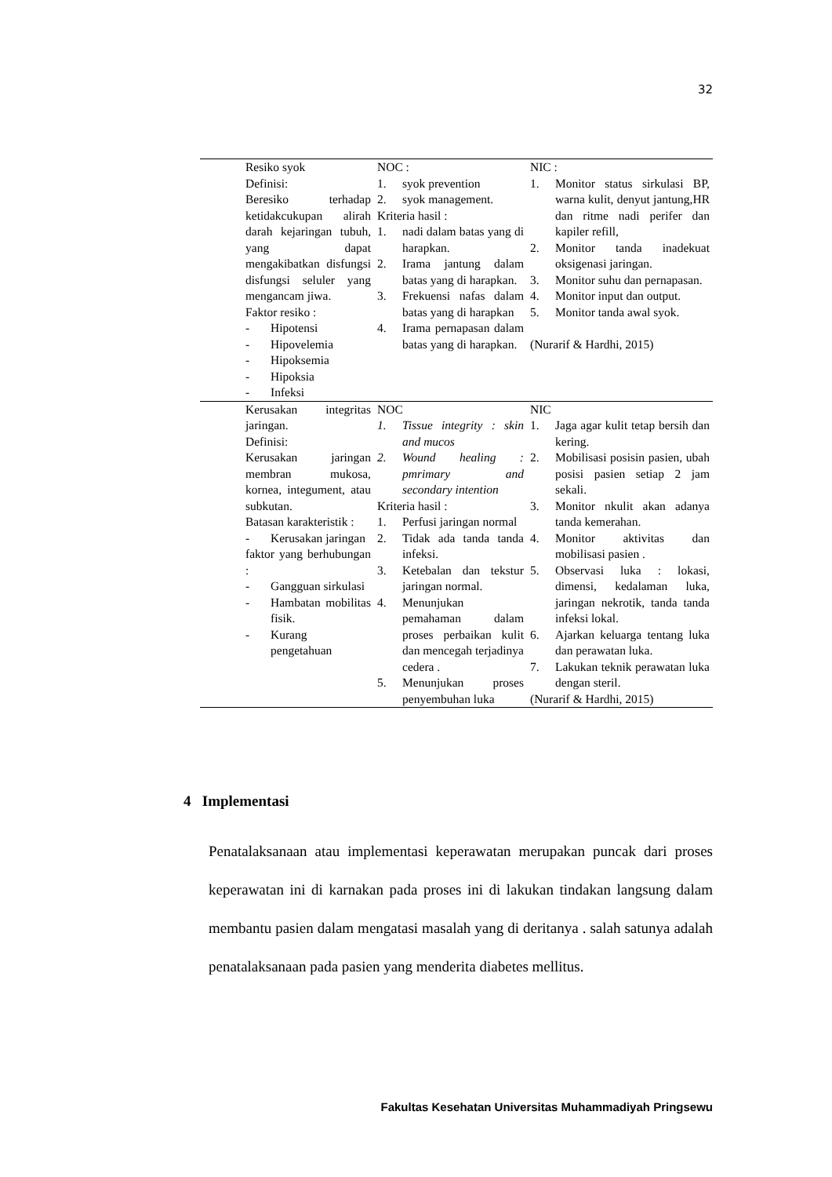32
| | Resiko syok Definisi: Beresiko terhadap ketidakcukupan alirah darah kejaringan tubuh, yang dapat mengakibatkan disfungsi disfungsi seluler yang mengancam jiwa. Faktor resiko : - Hipotensi - Hipovelemia - Hipoksemia - Hipoksia - Infeksi | NOC : 1. syok prevention 2. syok management. Kriteria hasil : 1. nadi dalam batas yang di harapkan. 2. Irama jantung dalam batas yang di harapkan. 3. Frekuensi nafas dalam batas yang di harapkan 4. Irama pernapasan dalam batas yang di harapkan. | NIC : 1. Monitor status sirkulasi BP, warna kulit, denyut jantung,HR dan ritme nadi perifer dan kapiler refill, 2. Monitor tanda inadekuat oksigenasi jaringan. 3. Monitor suhu dan pernapasan. 4. Monitor input dan output. 5. Monitor tanda awal syok. (Nurarif & Hardhi, 2015) |
| | Kerusakan integritas jaringan. Definisi: Kerusakan jaringan membran mukosa, kornea, integument, atau subkutan. Batasan karakteristik : - Kerusakan jaringan faktor yang berhubungan : - Gangguan sirkulasi - Hambatan mobilitas fisik. - Kurang pengetahuan | NOC 1. Tissue integrity : skin and mucos 2. Wound healing : pmrimary and secondary intention Kriteria hasil : 1. Perfusi jaringan normal 2. Tidak ada tanda tanda infeksi. 3. Ketebalan dan tekstur jaringan normal. 4. Menunjukan pemahaman dalam proses perbaikan kulit dan mencegah terjadinya cedera . 5. Menunjukan proses penyembuhan luka | NIC 1. Jaga agar kulit tetap bersih dan kering. 2. Mobilisasi posisin pasien, ubah posisi pasien setiap 2 jam sekali. 3. Monitor nkulit akan adanya tanda kemerahan. 4. Monitor aktivitas dan mobilisasi pasien . 5. Observasi luka : lokasi, dimensi, kedalaman luka, jaringan nekrotik, tanda tanda infeksi lokal. 6. Ajarkan keluarga tentang luka dan perawatan luka. 7. Lakukan teknik perawatan luka dengan steril. (Nurarif & Hardhi, 2015) |
4 Implementasi
Penatalaksanaan atau implementasi keperawatan merupakan puncak dari proses keperawatan ini di karnakan pada proses ini di lakukan tindakan langsung dalam membantu pasien dalam mengatasi masalah yang di deritanya . salah satunya adalah penatalaksanaan pada pasien yang menderita diabetes mellitus.
Fakultas Kesehatan Universitas Muhammadiyah Pringsewu